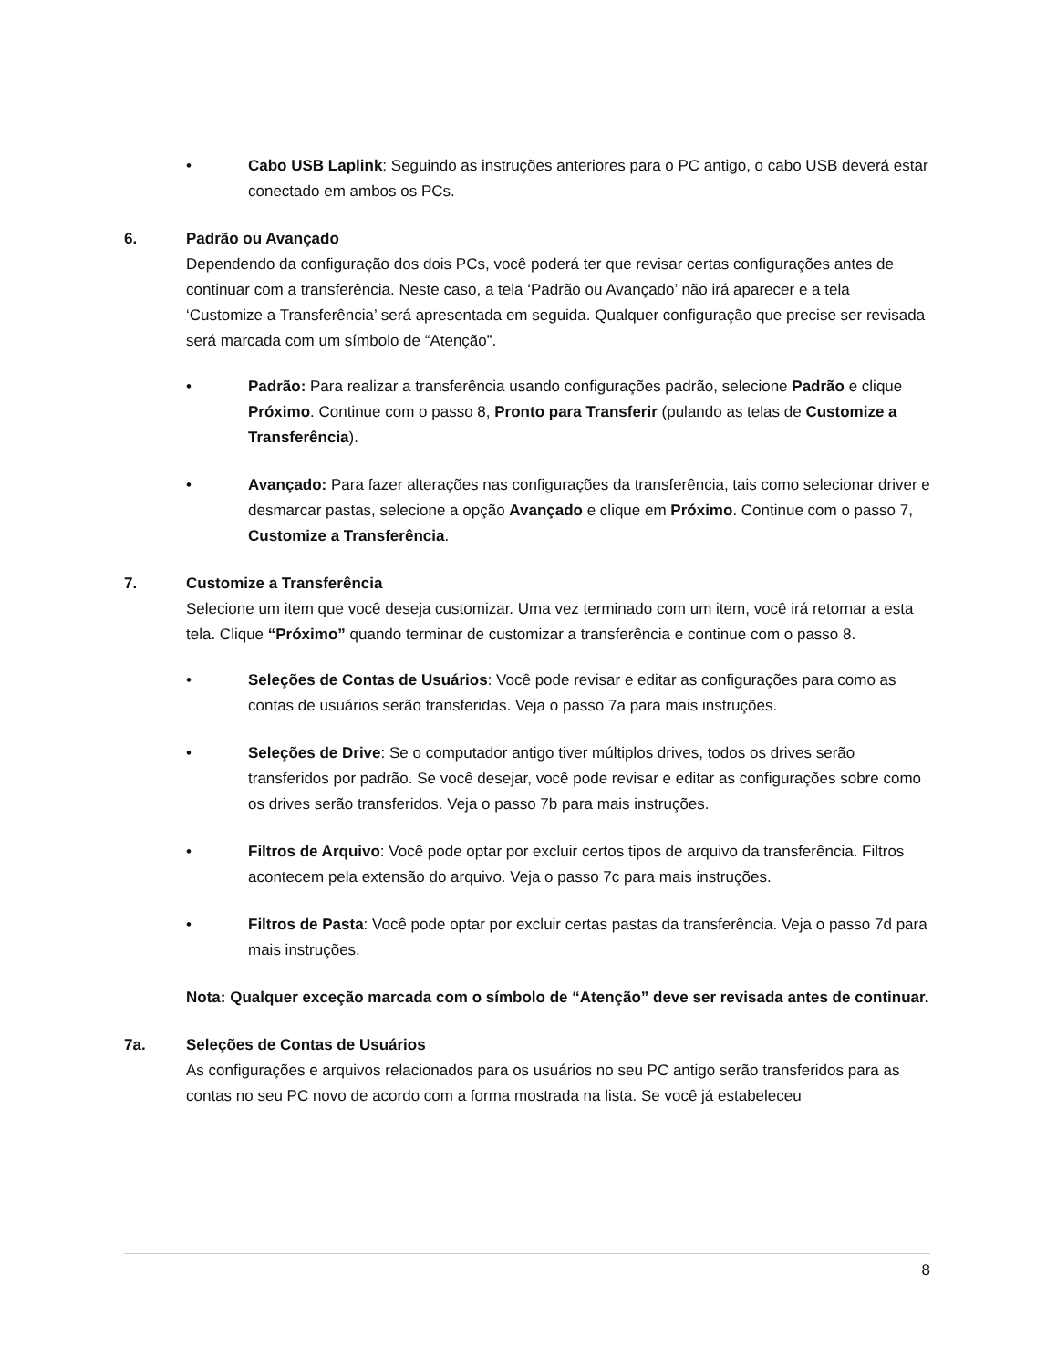• Cabo USB Laplink: Seguindo as instruções anteriores para o PC antigo, o cabo USB deverá estar conectado em ambos os PCs.
6. Padrão ou Avançado
Dependendo da configuração dos dois PCs, você poderá ter que revisar certas configurações antes de continuar com a transferência. Neste caso, a tela ‘Padrão ou Avançado’ não irá aparecer e a tela ‘Customize a Transferência’ será apresentada em seguida. Qualquer configuração que precise ser revisada será marcada com um símbolo de “Atenção”.
• Padrão: Para realizar a transferência usando configurações padrão, selecione Padrão e clique Próximo. Continue com o passo 8, Pronto para Transferir (pulando as telas de Customize a Transferência).
• Avançado: Para fazer alterações nas configurações da transferência, tais como selecionar driver e desmarcar pastas, selecione a opção Avançado e clique em Próximo. Continue com o passo 7, Customize a Transferência.
7. Customize a Transferência
Selecione um item que você deseja customizar. Uma vez terminado com um item, você irá retornar a esta tela. Clique “Próximo” quando terminar de customizar a transferência e continue com o passo 8.
• Seleções de Contas de Usuários: Você pode revisar e editar as configurações para como as contas de usuários serão transferidas. Veja o passo 7a para mais instruções.
• Seleções de Drive: Se o computador antigo tiver múltiplos drives, todos os drives serão transferidos por padrão. Se você desejar, você pode revisar e editar as configurações sobre como os drives serão transferidos. Veja o passo 7b para mais instruções.
• Filtros de Arquivo: Você pode optar por excluir certos tipos de arquivo da transferência. Filtros acontecem pela extensão do arquivo. Veja o passo 7c para mais instruções.
• Filtros de Pasta: Você pode optar por excluir certas pastas da transferência. Veja o passo 7d para mais instruções.
Nota: Qualquer exceção marcada com o símbolo de “Atenção” deve ser revisada antes de continuar.
7a. Seleções de Contas de Usuários
As configurações e arquivos relacionados para os usuários no seu PC antigo serão transferidos para as contas no seu PC novo de acordo com a forma mostrada na lista. Se você já estabeleceu
8